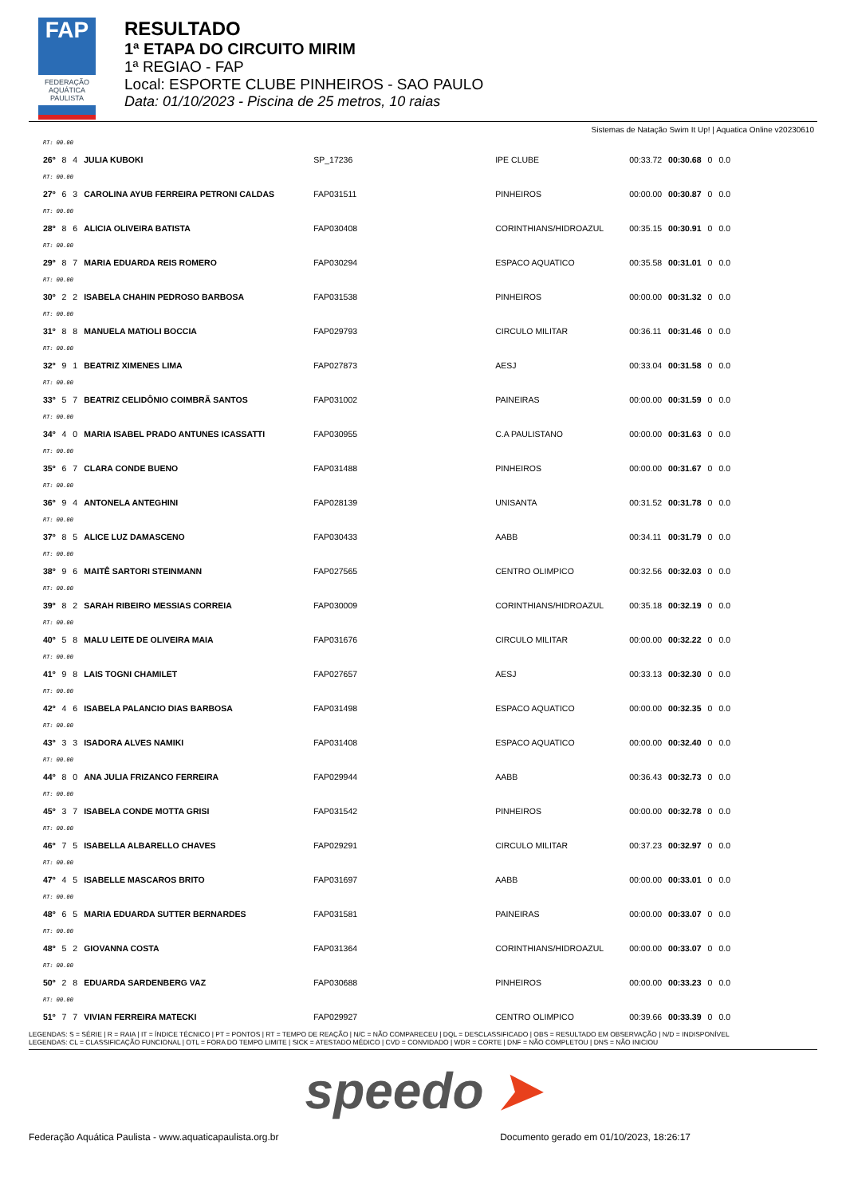FAP
FEDERAÇÃO AQUÁTICA PAULISTA
RESULTADO
1ª ETAPA DO CIRCUITO MIRIM
1ª REGIAO - FAP
Local: ESPORTE CLUBE PINHEIROS - SAO PAULO
Data: 01/10/2023 - Piscina de 25 metros, 10 raias
Sistemas de Natação Swim It Up! | Aquatica Online v20230610
| RT: 00.00 | | | | | | | | | |
| 26º | 8 | 4 | JULIA KUBOKI | SP_17236 | IPE CLUBE | 00:33.72 | 00:30.68 | 0 | 0.0 |
| RT: 00.00 | | | | | | | | | |
| 27º | 6 | 3 | CAROLINA AYUB FERREIRA PETRONI CALDAS | FAP031511 | PINHEIROS | 00:00.00 | 00:30.87 | 0 | 0.0 |
| RT: 00.00 | | | | | | | | | |
| 28º | 8 | 6 | ALICIA OLIVEIRA BATISTA | FAP030408 | CORINTHIANS/HIDROAZUL | 00:35.15 | 00:30.91 | 0 | 0.0 |
| RT: 00.00 | | | | | | | | | |
| 29º | 8 | 7 | MARIA EDUARDA REIS ROMERO | FAP030294 | ESPACO AQUATICO | 00:35.58 | 00:31.01 | 0 | 0.0 |
| RT: 00.00 | | | | | | | | | |
| 30º | 2 | 2 | ISABELA CHAHIN PEDROSO BARBOSA | FAP031538 | PINHEIROS | 00:00.00 | 00:31.32 | 0 | 0.0 |
| RT: 00.00 | | | | | | | | | |
| 31º | 8 | 8 | MANUELA MATIOLI BOCCIA | FAP029793 | CIRCULO MILITAR | 00:36.11 | 00:31.46 | 0 | 0.0 |
| RT: 00.00 | | | | | | | | | |
| 32º | 9 | 1 | BEATRIZ XIMENES LIMA | FAP027873 | AESJ | 00:33.04 | 00:31.58 | 0 | 0.0 |
| RT: 00.00 | | | | | | | | | |
| 33º | 5 | 7 | BEATRIZ CELIDÔNIO COIMBRÃ SANTOS | FAP031002 | PAINEIRAS | 00:00.00 | 00:31.59 | 0 | 0.0 |
| RT: 00.00 | | | | | | | | | |
| 34º | 4 | 0 | MARIA ISABEL PRADO ANTUNES ICASSATTI | FAP030955 | C.A PAULISTANO | 00:00.00 | 00:31.63 | 0 | 0.0 |
| RT: 00.00 | | | | | | | | | |
| 35º | 6 | 7 | CLARA CONDE BUENO | FAP031488 | PINHEIROS | 00:00.00 | 00:31.67 | 0 | 0.0 |
| RT: 00.00 | | | | | | | | | |
| 36º | 9 | 4 | ANTONELA ANTEGHINI | FAP028139 | UNISANTA | 00:31.52 | 00:31.78 | 0 | 0.0 |
| RT: 00.00 | | | | | | | | | |
| 37º | 8 | 5 | ALICE LUZ DAMASCENO | FAP030433 | AABB | 00:34.11 | 00:31.79 | 0 | 0.0 |
| RT: 00.00 | | | | | | | | | |
| 38º | 9 | 6 | MAITÊ SARTORI STEINMANN | FAP027565 | CENTRO OLIMPICO | 00:32.56 | 00:32.03 | 0 | 0.0 |
| RT: 00.00 | | | | | | | | | |
| 39º | 8 | 2 | SARAH RIBEIRO MESSIAS CORREIA | FAP030009 | CORINTHIANS/HIDROAZUL | 00:35.18 | 00:32.19 | 0 | 0.0 |
| RT: 00.00 | | | | | | | | | |
| 40º | 5 | 8 | MALU LEITE DE OLIVEIRA MAIA | FAP031676 | CIRCULO MILITAR | 00:00.00 | 00:32.22 | 0 | 0.0 |
| RT: 00.00 | | | | | | | | | |
| 41º | 9 | 8 | LAIS TOGNI CHAMILET | FAP027657 | AESJ | 00:33.13 | 00:32.30 | 0 | 0.0 |
| RT: 00.00 | | | | | | | | | |
| 42º | 4 | 6 | ISABELA PALANCIO DIAS BARBOSA | FAP031498 | ESPACO AQUATICO | 00:00.00 | 00:32.35 | 0 | 0.0 |
| RT: 00.00 | | | | | | | | | |
| 43º | 3 | 3 | ISADORA ALVES NAMIKI | FAP031408 | ESPACO AQUATICO | 00:00.00 | 00:32.40 | 0 | 0.0 |
| RT: 00.00 | | | | | | | | | |
| 44º | 8 | 0 | ANA JULIA FRIZANCO FERREIRA | FAP029944 | AABB | 00:36.43 | 00:32.73 | 0 | 0.0 |
| RT: 00.00 | | | | | | | | | |
| 45º | 3 | 7 | ISABELA CONDE MOTTA GRISI | FAP031542 | PINHEIROS | 00:00.00 | 00:32.78 | 0 | 0.0 |
| RT: 00.00 | | | | | | | | | |
| 46º | 7 | 5 | ISABELLA ALBARELLO CHAVES | FAP029291 | CIRCULO MILITAR | 00:37.23 | 00:32.97 | 0 | 0.0 |
| RT: 00.00 | | | | | | | | | |
| 47º | 4 | 5 | ISABELLE MASCAROS BRITO | FAP031697 | AABB | 00:00.00 | 00:33.01 | 0 | 0.0 |
| RT: 00.00 | | | | | | | | | |
| 48º | 6 | 5 | MARIA EDUARDA SUTTER BERNARDES | FAP031581 | PAINEIRAS | 00:00.00 | 00:33.07 | 0 | 0.0 |
| RT: 00.00 | | | | | | | | | |
| 48º | 5 | 2 | GIOVANNA COSTA | FAP031364 | CORINTHIANS/HIDROAZUL | 00:00.00 | 00:33.07 | 0 | 0.0 |
| RT: 00.00 | | | | | | | | | |
| 50º | 2 | 8 | EDUARDA SARDENBERG VAZ | FAP030688 | PINHEIROS | 00:00.00 | 00:33.23 | 0 | 0.0 |
| RT: 00.00 | | | | | | | | | |
| 51º | 7 | 7 | VIVIAN FERREIRA MATECKI | FAP029927 | CENTRO OLIMPICO | 00:39.66 | 00:33.39 | 0 | 0.0 |
LEGENDAS: S = SÉRIE | R = RAIA | IT = ÍNDICE TÉCNICO | PT = PONTOS | RT = TEMPO DE REAÇÃO | N/C = NÃO COMPARECEU | DQL = DESCLASSIFICADO | OBS = RESULTADO EM OBSERVAÇÃO | N/D = INDISPONÍVEL
LEGENDAS: CL = CLASSIFICAÇÃO FUNCIONAL | OTL = FORA DO TEMPO LIMITE | SICK = ATESTADO MÉDICO | CVD = CONVIDADO | WDR = CORTE | DNF = NÃO COMPLETOU | DNS = NÃO INICIOU
speedo ➤
Federação Aquática Paulista - www.aquaticapaulista.org.br Documento gerado em 01/10/2023, 18:26:17